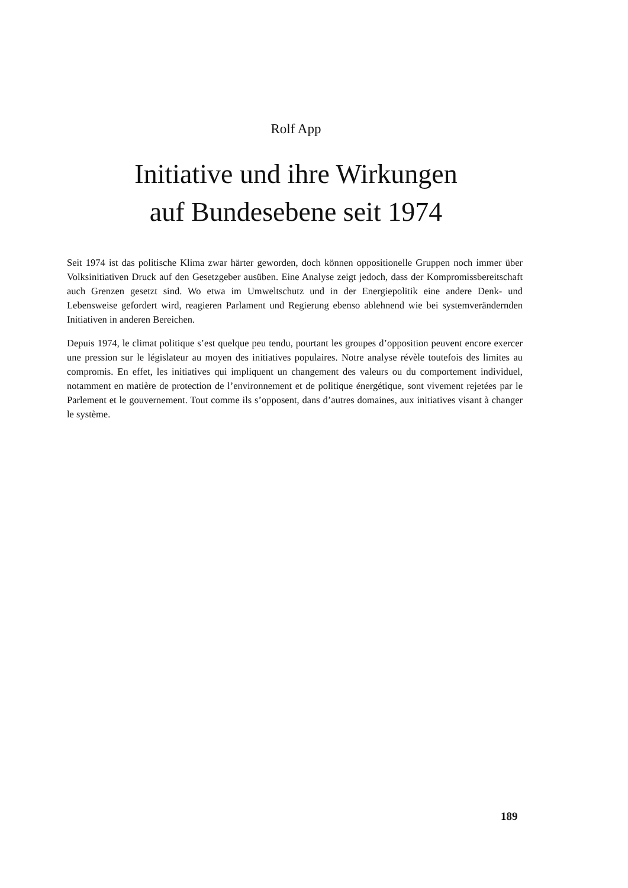Rolf App
Initiative und ihre Wirkungen
auf Bundesebene seit 1974
Seit 1974 ist das politische Klima zwar härter geworden, doch können oppositionelle Gruppen noch immer über Volksinitiativen Druck auf den Gesetzgeber ausüben. Eine Analyse zeigt jedoch, dass der Kompromissbereitschaft auch Grenzen gesetzt sind. Wo etwa im Umweltschutz und in der Energiepolitik eine andere Denk- und Lebensweise gefordert wird, reagieren Parlament und Regierung ebenso ablehnend wie bei systemverändernden Initiativen in anderen Bereichen.
Depuis 1974, le climat politique s’est quelque peu tendu, pourtant les groupes d’opposition peuvent encore exercer une pression sur le législateur au moyen des initiatives populaires. Notre analyse révèle toutefois des limites au compromis. En effet, les initiatives qui impliquent un changement des valeurs ou du comportement individuel, notamment en matière de protection de l’environnement et de politique énergétique, sont vivement rejetées par le Parlement et le gouvernement. Tout comme ils s’opposent, dans d’autres domaines, aux initiatives visant à changer le système.
189